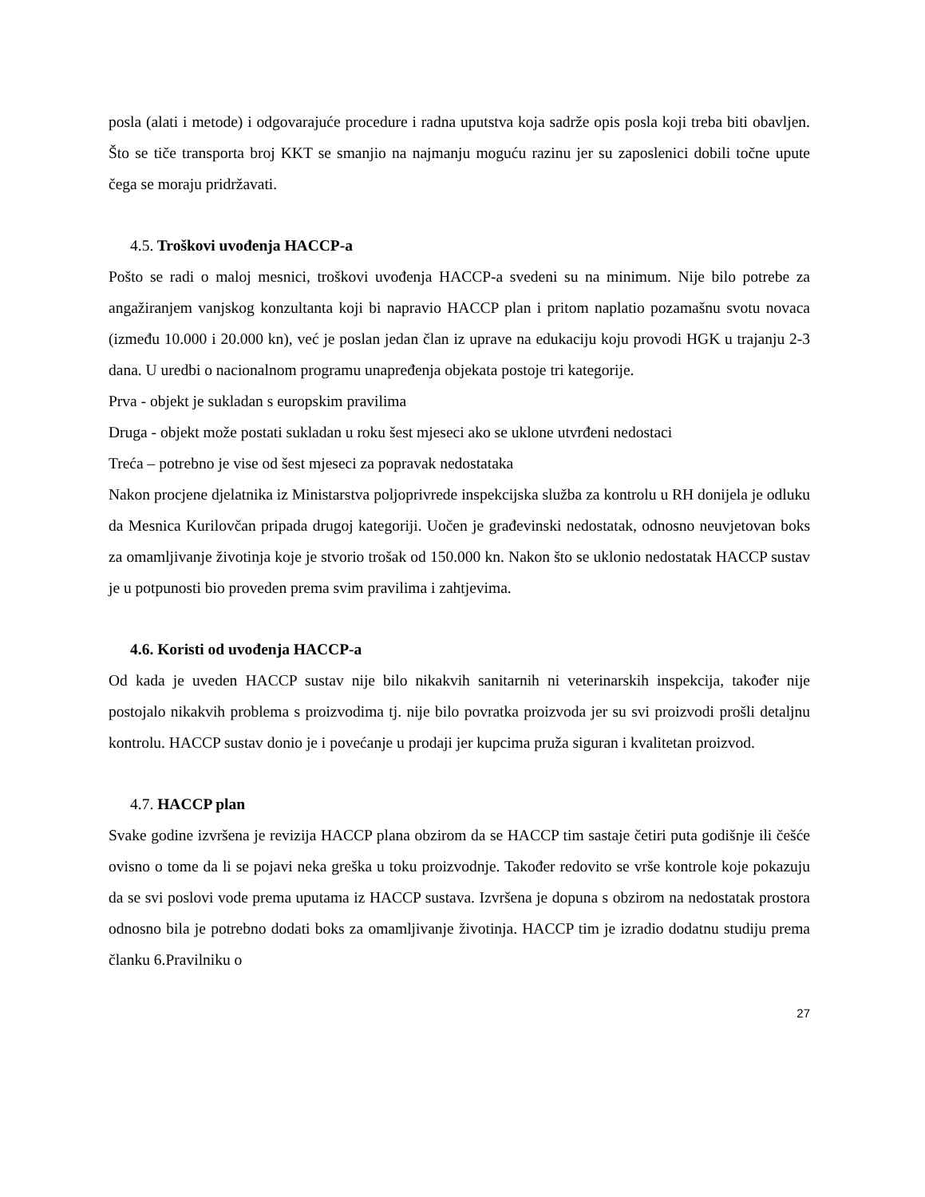posla (alati i metode) i odgovarajuće procedure i radna uputstva koja sadrže opis posla koji treba biti obavljen. Što se tiče transporta broj KKT se smanjio na najmanju moguću razinu jer su zaposlenici dobili točne upute čega se moraju pridržavati.
4.5. Troškovi uvođenja HACCP-a
Pošto se radi o maloj mesnici, troškovi uvođenja HACCP-a svedeni su na minimum. Nije bilo potrebe za angažiranjem vanjskog konzultanta koji bi napravio HACCP plan i pritom naplatio pozamašnu svotu novaca (između 10.000 i 20.000 kn), već je poslan jedan član iz uprave na edukaciju koju provodi HGK u trajanju 2-3 dana. U uredbi o nacionalnom programu unapređenja objekata postoje tri kategorije.
Prva - objekt je sukladan s europskim pravilima
Druga - objekt može postati sukladan u roku šest mjeseci ako se uklone utvrđeni nedostaci
Treća – potrebno je vise od šest mjeseci za popravak nedostataka
Nakon procjene djelatnika iz Ministarstva poljoprivrede inspekcijska služba za kontrolu u RH donijela je odluku da Mesnica Kurilovčan pripada drugoj kategoriji. Uočen je građevinski nedostatak, odnosno neuvjetovan boks za omamljivanje životinja koje je stvorio trošak od 150.000 kn. Nakon što se uklonio nedostatak HACCP sustav je u potpunosti bio proveden prema svim pravilima i zahtjevima.
4.6. Koristi od uvođenja HACCP-a
Od kada je uveden HACCP sustav nije bilo nikakvih sanitarnih ni veterinarskih inspekcija, također nije postojalo nikakvih problema s proizvodima tj. nije bilo povratka proizvoda jer su svi proizvodi prošli detaljnu kontrolu. HACCP sustav donio je i povećanje u prodaji jer kupcima pruža siguran i kvalitetan proizvod.
4.7. HACCP plan
Svake godine izvršena je revizija HACCP plana obzirom da se HACCP tim sastaje četiri puta godišnje ili češće ovisno o tome da li se pojavi neka greška u toku proizvodnje. Također redovito se vrše kontrole koje pokazuju da se svi poslovi vode prema uputama iz HACCP sustava. Izvršena je dopuna s obzirom na nedostatak prostora odnosno bila je potrebno dodati boks za omamljivanje životinja. HACCP tim je izradio dodatnu studiju prema članku 6.Pravilniku o
27